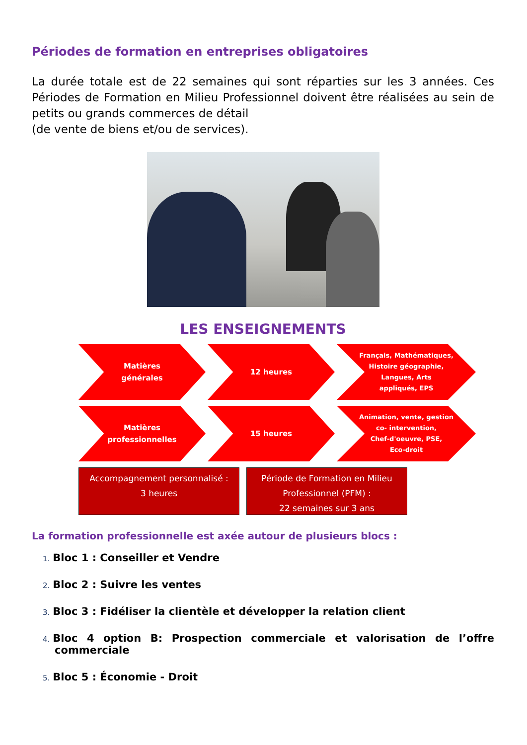Périodes de formation en entreprises obligatoires
La durée totale est de 22 semaines qui sont réparties sur les 3 années. Ces Périodes de Formation en Milieu Professionnel doivent être réalisées au sein de petits ou grands commerces de détail
(de vente de biens et/ou de services).
LES ENSEIGNEMENTS
Matières
générales
12 heures
Français, Mathématiques,
Histoire géographie,
Langues, Arts
appliqués, EPS
Matières
professionnelles
15 heures
Animation, vente, gestion
co- intervention,
Chef-d'oeuvre, PSE,
Eco-droit
Accompagnement personnalisé :
3 heures
Période de Formation en Milieu
Professionnel (PFM) :
22 semaines sur 3 ans
La formation professionnelle est axée autour de plusieurs blocs :
1. Bloc 1 : Conseiller et Vendre
2. Bloc 2 : Suivre les ventes
3. Bloc 3 : Fidéliser la clientèle et développer la relation client
4. Bloc 4 option B: Prospection commerciale et valorisation de l’offre commerciale
5. Bloc 5 : Économie - Droit